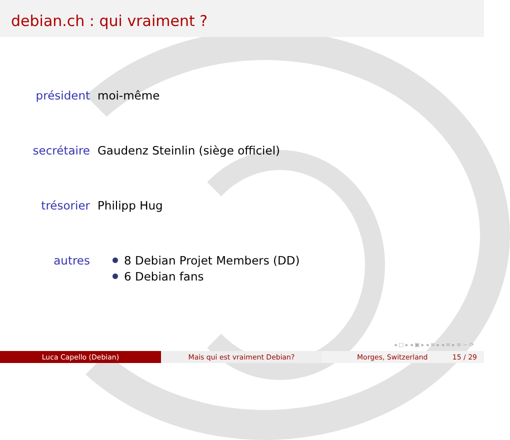debian.ch : qui vraiment ?
président moi-même
secrétaire Gaudenz Steinlin (siège officiel)
trésorier Philipp Hug
autres 8 Debian Projet Members (DD)
6 Debian fans
◂ □ ▸ ◂ ▣ ▸ ◂ ≡ ▸ ◂ ≡ ▸ ≡ ∽ ⟳
Luca Capello (Debian) Mais qui est vraiment Debian? Morges, Switzerland 15 / 29